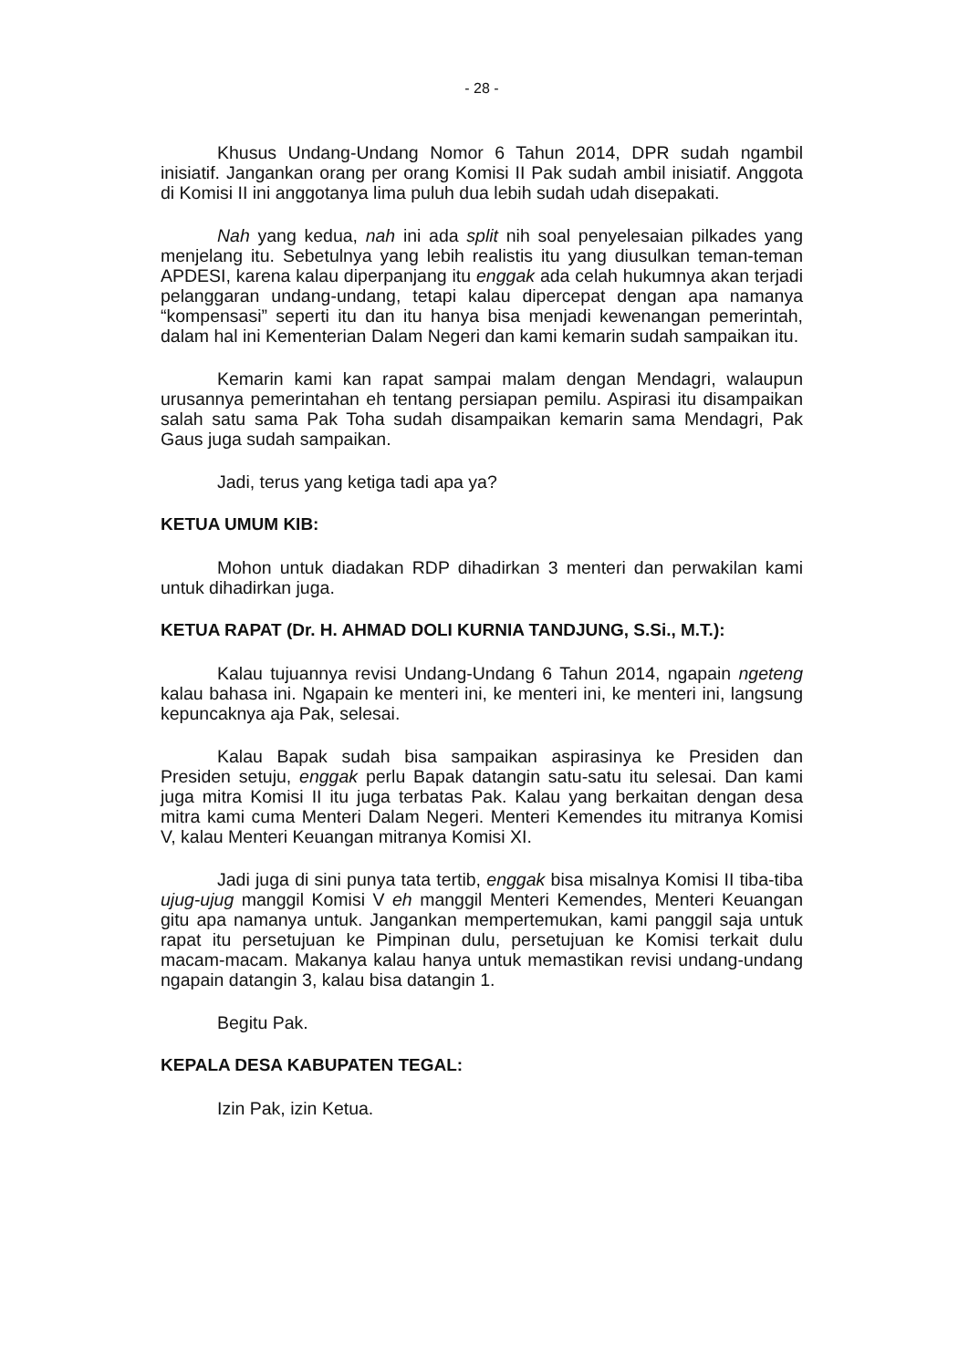- 28 -
Khusus Undang-Undang Nomor 6 Tahun 2014, DPR sudah ngambil inisiatif. Jangankan orang per orang Komisi II Pak sudah ambil inisiatif. Anggota di Komisi II ini anggotanya lima puluh dua lebih sudah udah disepakati.
Nah yang kedua, nah ini ada split nih soal penyelesaian pilkades yang menjelang itu. Sebetulnya yang lebih realistis itu yang diusulkan teman-teman APDESI, karena kalau diperpanjang itu enggak ada celah hukumnya akan terjadi pelanggaran undang-undang, tetapi kalau dipercepat dengan apa namanya “kompensasi” seperti itu dan itu hanya bisa menjadi kewenangan pemerintah, dalam hal ini Kementerian Dalam Negeri dan kami kemarin sudah sampaikan itu.
Kemarin kami kan rapat sampai malam dengan Mendagri, walaupun urusannya pemerintahan eh tentang persiapan pemilu. Aspirasi itu disampaikan salah satu sama Pak Toha sudah disampaikan kemarin sama Mendagri, Pak Gaus juga sudah sampaikan.
Jadi, terus yang ketiga tadi apa ya?
KETUA UMUM KIB:
Mohon untuk diadakan RDP dihadirkan 3 menteri dan perwakilan kami untuk dihadirkan juga.
KETUA RAPAT (Dr. H. AHMAD DOLI KURNIA TANDJUNG, S.Si., M.T.):
Kalau tujuannya revisi Undang-Undang 6 Tahun 2014, ngapain ngeteng kalau bahasa ini. Ngapain ke menteri ini, ke menteri ini, ke menteri ini, langsung kepuncaknya aja Pak, selesai.
Kalau Bapak sudah bisa sampaikan aspirasinya ke Presiden dan Presiden setuju, enggak perlu Bapak datangin satu-satu itu selesai. Dan kami juga mitra Komisi II itu juga terbatas Pak. Kalau yang berkaitan dengan desa mitra kami cuma Menteri Dalam Negeri. Menteri Kemendes itu mitranya Komisi V, kalau Menteri Keuangan mitranya Komisi XI.
Jadi juga di sini punya tata tertib, enggak bisa misalnya Komisi II tiba-tiba ujug-ujug manggil Komisi V eh manggil Menteri Kemendes, Menteri Keuangan gitu apa namanya untuk. Jangankan mempertemukan, kami panggil saja untuk rapat itu persetujuan ke Pimpinan dulu, persetujuan ke Komisi terkait dulu macam-macam. Makanya kalau hanya untuk memastikan revisi undang-undang ngapain datangin 3, kalau bisa datangin 1.
Begitu Pak.
KEPALA DESA KABUPATEN TEGAL:
Izin Pak, izin Ketua.